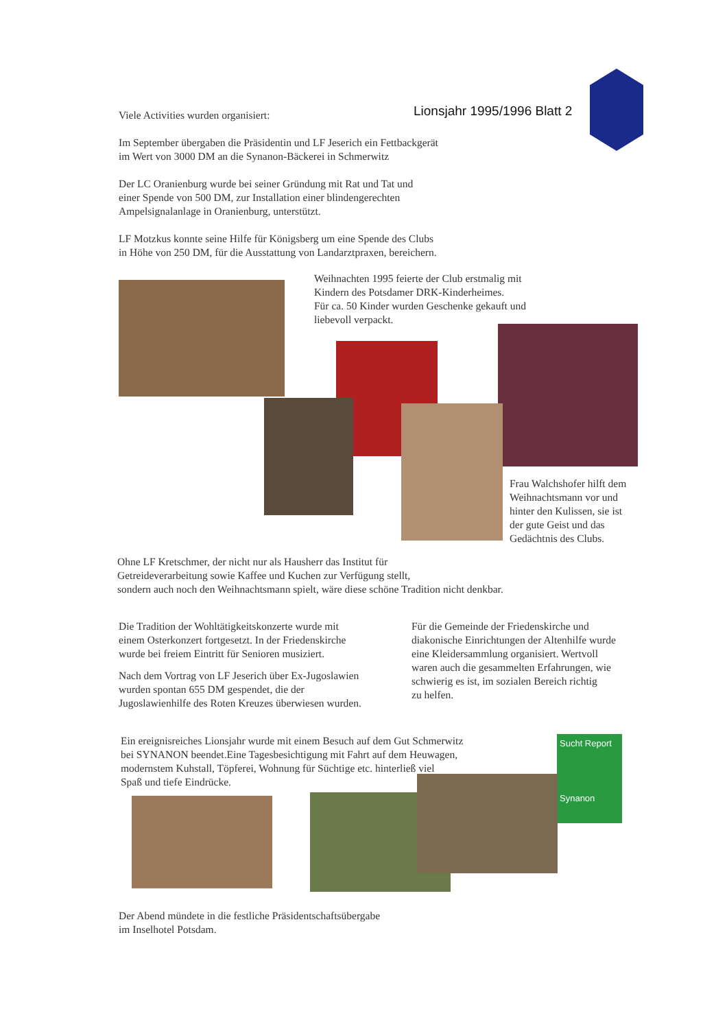Viele Activities wurden organisiert: Lionsjahr 1995/1996 Blatt 2
Im September übergaben die Präsidentin und LF Jeserich ein Fettbackgerät
im Wert von 3000 DM an die Synanon-Bäckerei in Schmerwitz
Der LC Oranienburg wurde bei seiner Gründung mit Rat und Tat und
einer Spende von 500 DM, zur Installation einer blindengerechten
Ampelsignalanlage in Oranienburg, unterstützt.
LF Motzkus konnte seine Hilfe für Königsberg um eine Spende des Clubs
in Höhe von 250 DM, für die Ausstattung von Landarztpraxen, bereichern.
Weihnachten 1995 feierte der Club erstmalig mit
Kindern des Potsdamer DRK-Kinderheimes.
Für ca. 50 Kinder wurden Geschenke gekauft und
liebevoll verpackt.
Frau Walchshofer hilft dem
Weihnachtsmann vor und
hinter den Kulissen, sie ist
der gute Geist und das
Gedächtnis des Clubs.
Ohne LF Kretschmer, der nicht nur als Hausherr das Institut für
Getreideverarbeitung sowie Kaffee und Kuchen zur Verfügung stellt,
sondern auch noch den Weihnachtsmann spielt, wäre diese schöne Tradition nicht denkbar.
Die Tradition der Wohltätigkeitskonzerte wurde mit
einem Osterkonzert fortgesetzt. In der Friedenskirche
wurde bei freiem Eintritt für Senioren musiziert.
Nach dem Vortrag von LF Jeserich über Ex-Jugoslawien
wurden spontan 655 DM gespendet, die der
Jugoslawienhilfe des Roten Kreuzes überwiesen wurden.
Für die Gemeinde der Friedenskirche und
diakonische Einrichtungen der Altenhilfe wurde
eine Kleidersammlung organisiert. Wertvoll
waren auch die gesammelten Erfahrungen, wie
schwierig es ist, im sozialen Bereich richtig
zu helfen.
Ein ereignisreiches Lionsjahr wurde mit einem Besuch auf dem Gut Schmerwitz
bei SYNANON beendet.Eine Tagesbesichtigung mit Fahrt auf dem Heuwagen,
modernstem Kuhstall, Töpferei, Wohnung für Süchtige etc. hinterließ viel
Spaß und tiefe Eindrücke.
Sucht Report
Synanon
Der Abend mündete in die festliche Präsidentschaftsübergabe
im Inselhotel Potsdam.